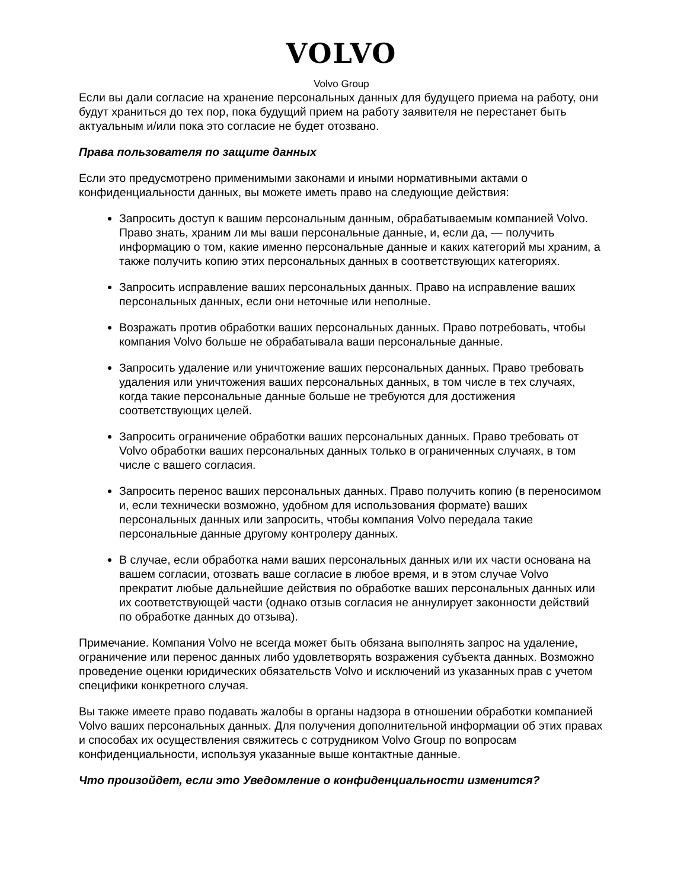VOLVO
Volvo Group
Если вы дали согласие на хранение персональных данных для будущего приема на работу, они будут храниться до тех пор, пока будущий прием на работу заявителя не перестанет быть актуальным и/или пока это согласие не будет отозвано.
Права пользователя по защите данных
Если это предусмотрено применимыми законами и иными нормативными актами о конфиденциальности данных, вы можете иметь право на следующие действия:
Запросить доступ к вашим персональным данным, обрабатываемым компанией Volvo. Право знать, храним ли мы ваши персональные данные, и, если да, — получить информацию о том, какие именно персональные данные и каких категорий мы храним, а также получить копию этих персональных данных в соответствующих категориях.
Запросить исправление ваших персональных данных. Право на исправление ваших персональных данных, если они неточные или неполные.
Возражать против обработки ваших персональных данных. Право потребовать, чтобы компания Volvo больше не обрабатывала ваши персональные данные.
Запросить удаление или уничтожение ваших персональных данных. Право требовать удаления или уничтожения ваших персональных данных, в том числе в тех случаях, когда такие персональные данные больше не требуются для достижения соответствующих целей.
Запросить ограничение обработки ваших персональных данных. Право требовать от Volvo обработки ваших персональных данных только в ограниченных случаях, в том числе с вашего согласия.
Запросить перенос ваших персональных данных. Право получить копию (в переносимом и, если технически возможно, удобном для использования формате) ваших персональных данных или запросить, чтобы компания Volvo передала такие персональные данные другому контролеру данных.
В случае, если обработка нами ваших персональных данных или их части основана на вашем согласии, отозвать ваше согласие в любое время, и в этом случае Volvo прекратит любые дальнейшие действия по обработке ваших персональных данных или их соответствующей части (однако отзыв согласия не аннулирует законности действий по обработке данных до отзыва).
Примечание. Компания Volvo не всегда может быть обязана выполнять запрос на удаление, ограничение или перенос данных либо удовлетворять возражения субъекта данных. Возможно проведение оценки юридических обязательств Volvo и исключений из указанных прав с учетом специфики конкретного случая.
Вы также имеете право подавать жалобы в органы надзора в отношении обработки компанией Volvo ваших персональных данных. Для получения дополнительной информации об этих правах и способах их осуществления свяжитесь с сотрудником Volvo Group по вопросам конфиденциальности, используя указанные выше контактные данные.
Что произойдет, если это Уведомление о конфиденциальности изменится?